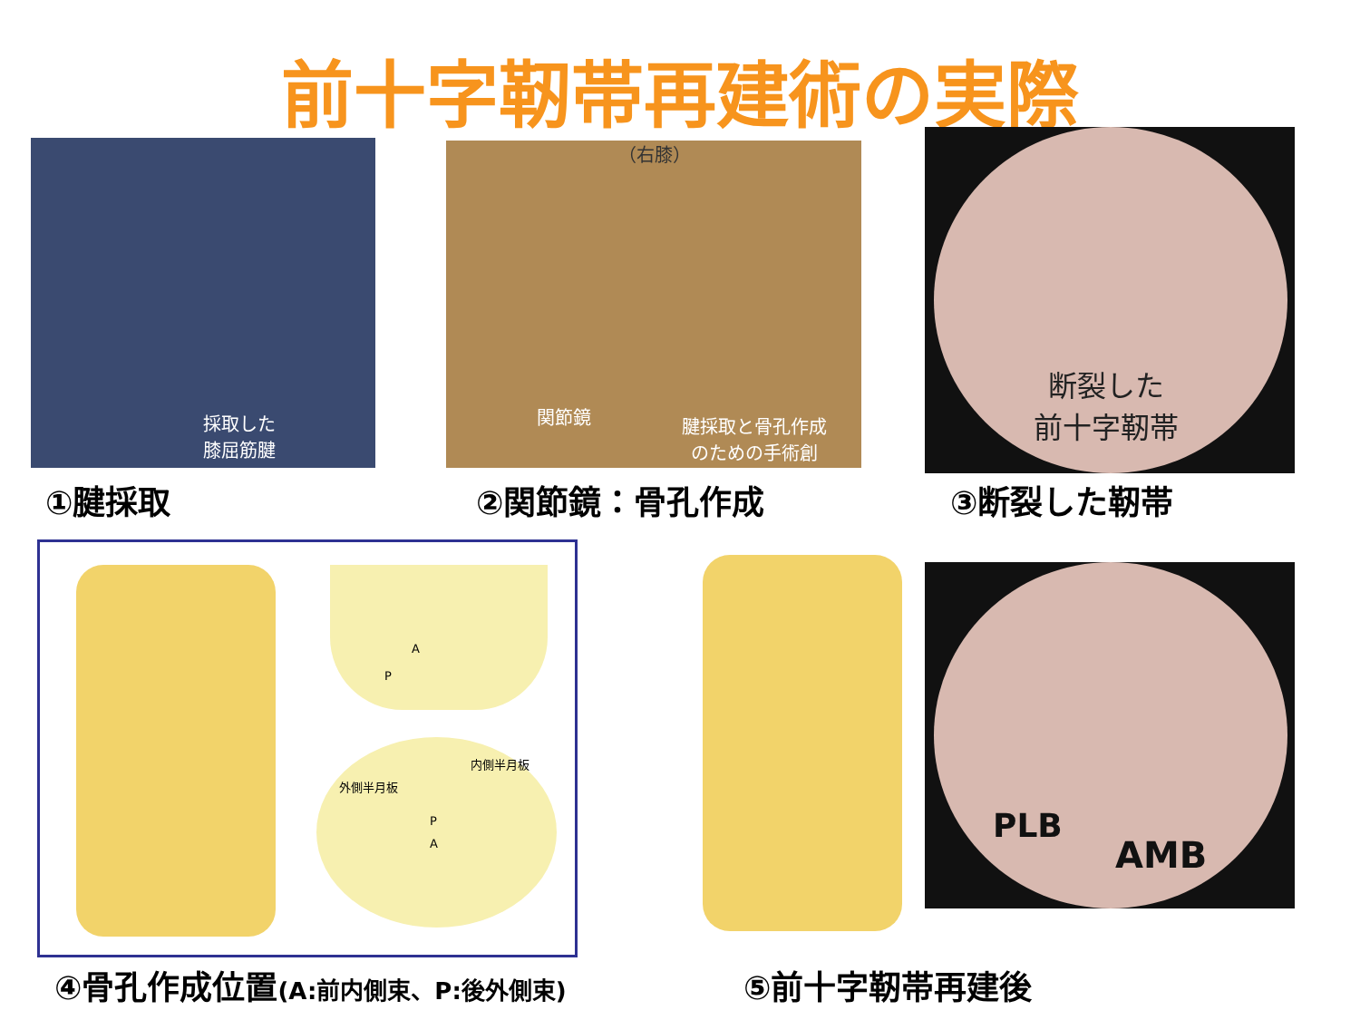前十字靭帯再建術の実際
採取した
膝屈筋腱
（右膝）
関節鏡
腱採取と骨孔作成
のための手術創
断裂した
前十字靭帯
①腱採取 ②関節鏡：骨孔作成 ③断裂した靭帯
内側半月板
外側半月板
A
P
P
A
PLB
AMB
④骨孔作成位置(A:前内側束、P:後外側束)
⑤前十字靭帯再建後